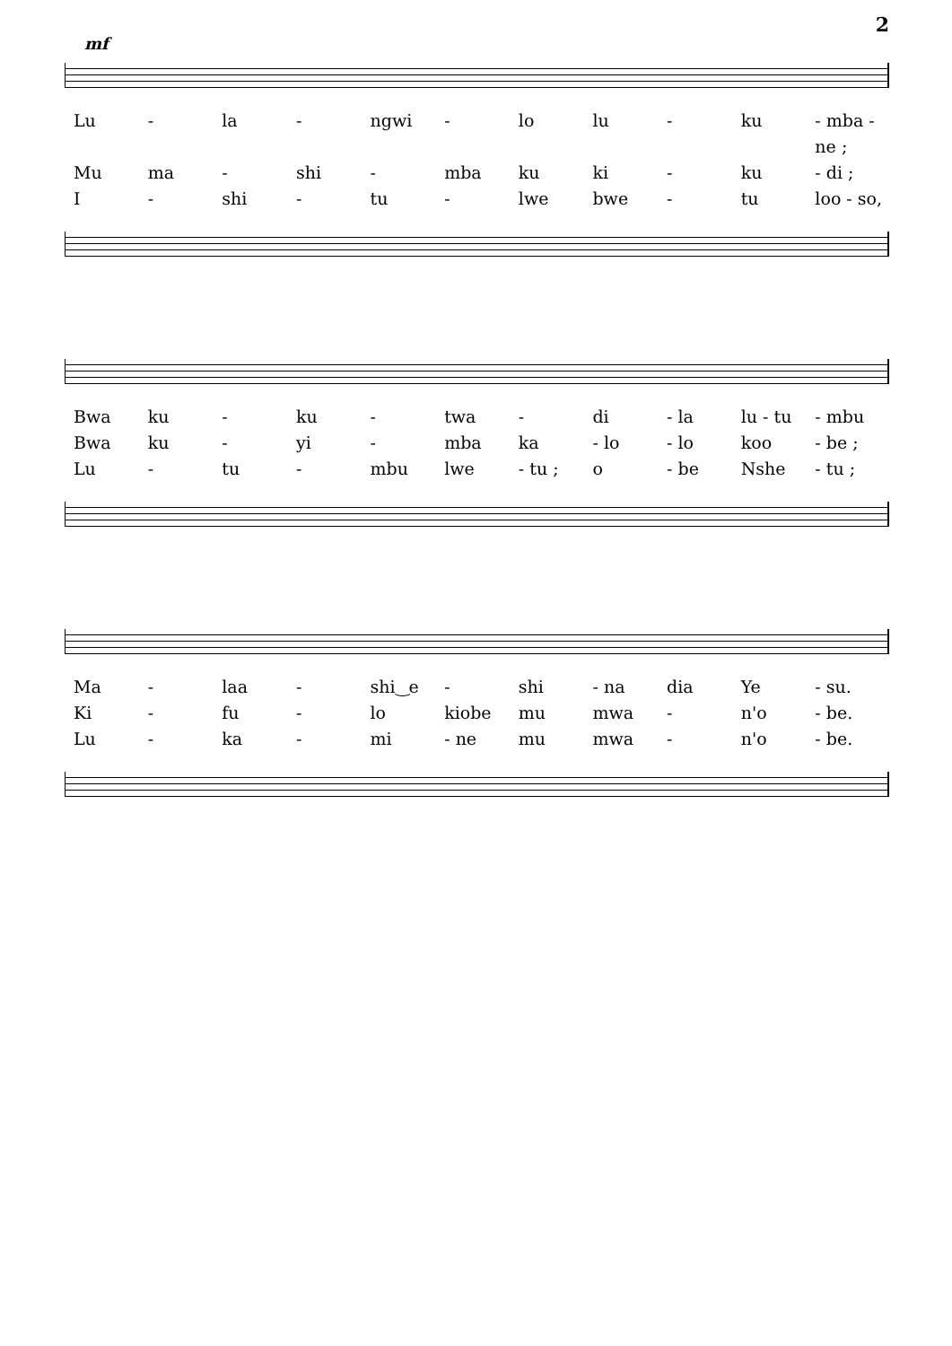2
mf
Lu - la - ngwi - lo lu - ku - mba - ne ;
Mu ma - shi - mba ku ki - ku - di ;
I - shi - tu - lwe bwe - tu loo - so,
Bwa ku - ku - twa - di - la lu - tu - mbu
Bwa ku - yi - mba ka - lo - lo koo - be ;
Lu - tu - mbu lwe - tu ; o - be Nshe - tu ;
Ma - laa - shi‿e - shi - na dia Ye - su.
Ki - fu - lo kiobe mu mwa - n'o - be.
Lu - ka - mi - ne mu mwa - n'o - be.